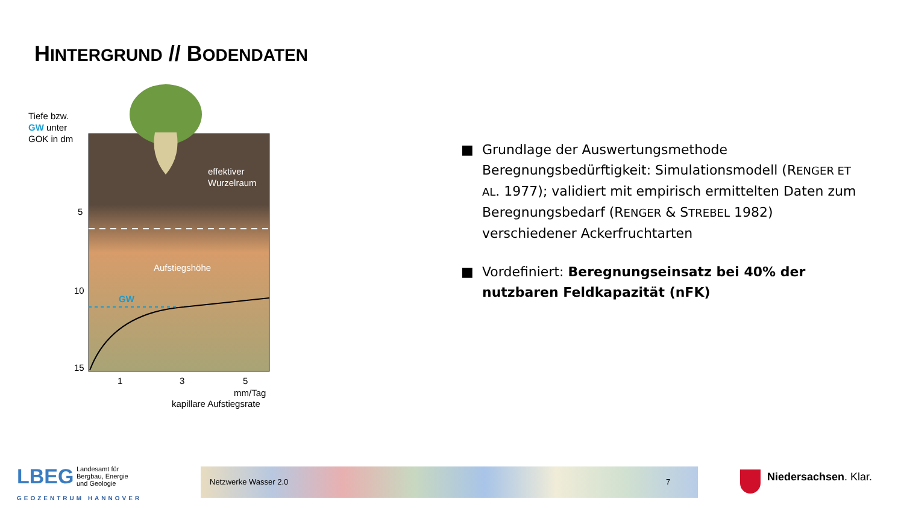HINTERGRUND // BODENDATEN
Tiefe bzw.
GW unter
GOK in dm
5
10
15
effektiver
Wurzelraum
Aufstiegshöhe
GW
1
3
5
mm/Tag
kapillare Aufstiegsrate
■ Grundlage der Auswertungsmethode Beregnungsbedürftigkeit: Simulationsmodell (RENGER ET AL. 1977); validiert mit empirisch ermittelten Daten zum Beregnungsbedarf (RENGER & STREBEL 1982) verschiedener Ackerfruchtarten
■ Vordefiniert: Beregnungseinsatz bei 40% der nutzbaren Feldkapazität (nFK)
LBEG
Landesamt für
Bergbau, Energie
und Geologie
GEOZENTRUM HANNOVER
Netzwerke Wasser 2.0 7 Niedersachsen. Klar.